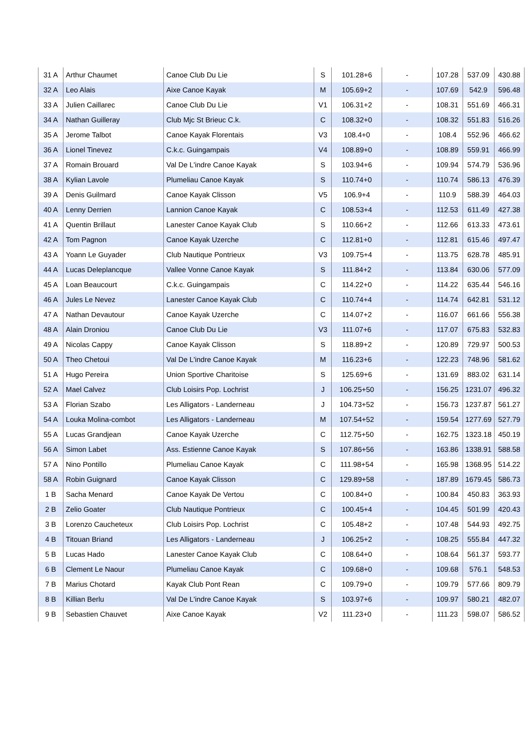| 31 A | Arthur Chaumet | Canoe Club Du Lie | S | 101.28+6 | - | 107.28 | 537.09 | 430.88 |
| 32 A | Leo Alais | Aixe Canoe Kayak | M | 105.69+2 | - | 107.69 | 542.9 | 596.48 |
| 33 A | Julien Caillarec | Canoe Club Du Lie | V1 | 106.31+2 | - | 108.31 | 551.69 | 466.31 |
| 34 A | Nathan Guilleray | Club Mjc St Brieuc C.k. | C | 108.32+0 | - | 108.32 | 551.83 | 516.26 |
| 35 A | Jerome Talbot | Canoe Kayak Florentais | V3 | 108.4+0 | - | 108.4 | 552.96 | 466.62 |
| 36 A | Lionel Tinevez | C.k.c. Guingampais | V4 | 108.89+0 | - | 108.89 | 559.91 | 466.99 |
| 37 A | Romain Brouard | Val De L'indre Canoe Kayak | S | 103.94+6 | - | 109.94 | 574.79 | 536.96 |
| 38 A | Kylian Lavole | Plumeliau Canoe Kayak | S | 110.74+0 | - | 110.74 | 586.13 | 476.39 |
| 39 A | Denis Guilmard | Canoe Kayak Clisson | V5 | 106.9+4 | - | 110.9 | 588.39 | 464.03 |
| 40 A | Lenny Derrien | Lannion Canoe Kayak | C | 108.53+4 | - | 112.53 | 611.49 | 427.38 |
| 41 A | Quentin Brillaut | Lanester Canoe Kayak Club | S | 110.66+2 | - | 112.66 | 613.33 | 473.61 |
| 42 A | Tom Pagnon | Canoe Kayak Uzerche | C | 112.81+0 | - | 112.81 | 615.46 | 497.47 |
| 43 A | Yoann Le Guyader | Club Nautique Pontrieux | V3 | 109.75+4 | - | 113.75 | 628.78 | 485.91 |
| 44 A | Lucas Deleplancque | Vallee Vonne Canoe Kayak | S | 111.84+2 | - | 113.84 | 630.06 | 577.09 |
| 45 A | Loan Beaucourt | C.k.c. Guingampais | C | 114.22+0 | - | 114.22 | 635.44 | 546.16 |
| 46 A | Jules Le Nevez | Lanester Canoe Kayak Club | C | 110.74+4 | - | 114.74 | 642.81 | 531.12 |
| 47 A | Nathan Devautour | Canoe Kayak Uzerche | C | 114.07+2 | - | 116.07 | 661.66 | 556.38 |
| 48 A | Alain Droniou | Canoe Club Du Lie | V3 | 111.07+6 | - | 117.07 | 675.83 | 532.83 |
| 49 A | Nicolas Cappy | Canoe Kayak Clisson | S | 118.89+2 | - | 120.89 | 729.97 | 500.53 |
| 50 A | Theo Chetoui | Val De L'indre Canoe Kayak | M | 116.23+6 | - | 122.23 | 748.96 | 581.62 |
| 51 A | Hugo Pereira | Union Sportive Charitoise | S | 125.69+6 | - | 131.69 | 883.02 | 631.14 |
| 52 A | Mael Calvez | Club Loisirs Pop. Lochrist | J | 106.25+50 | - | 156.25 | 1231.07 | 496.32 |
| 53 A | Florian Szabo | Les Alligators - Landerneau | J | 104.73+52 | - | 156.73 | 1237.87 | 561.27 |
| 54 A | Louka Molina-combot | Les Alligators - Landerneau | M | 107.54+52 | - | 159.54 | 1277.69 | 527.79 |
| 55 A | Lucas Grandjean | Canoe Kayak Uzerche | C | 112.75+50 | - | 162.75 | 1323.18 | 450.19 |
| 56 A | Simon Labet | Ass. Estienne Canoe Kayak | S | 107.86+56 | - | 163.86 | 1338.91 | 588.58 |
| 57 A | Nino Pontillo | Plumeliau Canoe Kayak | C | 111.98+54 | - | 165.98 | 1368.95 | 514.22 |
| 58 A | Robin Guignard | Canoe Kayak Clisson | C | 129.89+58 | - | 187.89 | 1679.45 | 586.73 |
| 1 B | Sacha Menard | Canoe Kayak De Vertou | C | 100.84+0 | - | 100.84 | 450.83 | 363.93 |
| 2 B | Zelio Goater | Club Nautique Pontrieux | C | 100.45+4 | - | 104.45 | 501.99 | 420.43 |
| 3 B | Lorenzo Caucheteux | Club Loisirs Pop. Lochrist | C | 105.48+2 | - | 107.48 | 544.93 | 492.75 |
| 4 B | Titouan Briand | Les Alligators - Landerneau | J | 106.25+2 | - | 108.25 | 555.84 | 447.32 |
| 5 B | Lucas Hado | Lanester Canoe Kayak Club | C | 108.64+0 | - | 108.64 | 561.37 | 593.77 |
| 6 B | Clement Le Naour | Plumeliau Canoe Kayak | C | 109.68+0 | - | 109.68 | 576.1 | 548.53 |
| 7 B | Marius Chotard | Kayak Club Pont Rean | C | 109.79+0 | - | 109.79 | 577.66 | 809.79 |
| 8 B | Killian Berlu | Val De L'indre Canoe Kayak | S | 103.97+6 | - | 109.97 | 580.21 | 482.07 |
| 9 B | Sebastien Chauvet | Aixe Canoe Kayak | V2 | 111.23+0 | - | 111.23 | 598.07 | 586.52 |